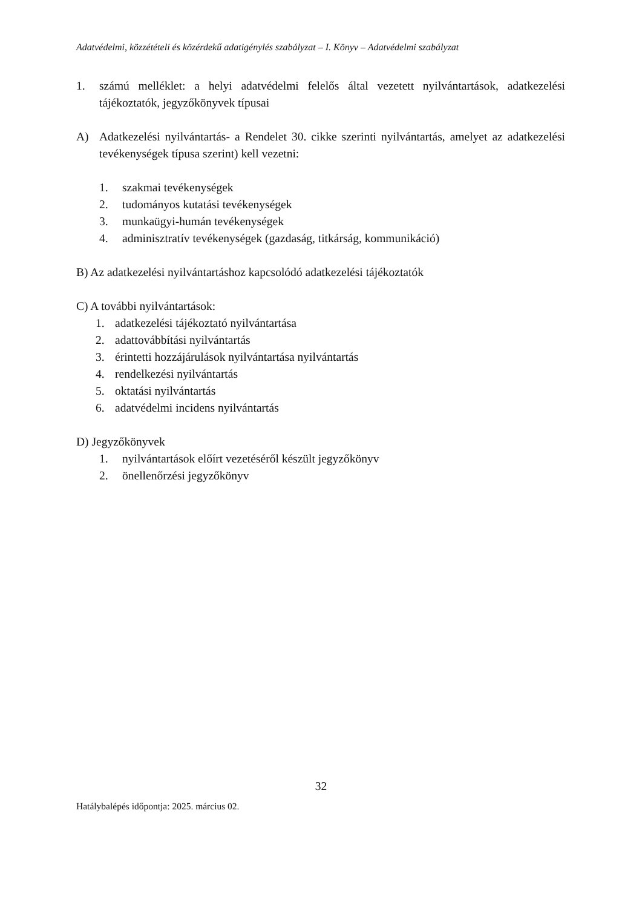Adatvédelmi, közzétételi és közérdekű adatigénylés szabályzat – I. Könyv – Adatvédelmi szabályzat
1. számú melléklet: a helyi adatvédelmi felelős által vezetett nyilvántartások, adatkezelési tájékoztatók, jegyzőkönyvek típusai
A) Adatkezelési nyilvántartás- a Rendelet 30. cikke szerinti nyilvántartás, amelyet az adatkezelési tevékenységek típusa szerint) kell vezetni:
1. szakmai tevékenységek
2. tudományos kutatási tevékenységek
3. munkaügyi-humán tevékenységek
4. adminisztratív tevékenységek (gazdaság, titkárság, kommunikáció)
B) Az adatkezelési nyilvántartáshoz kapcsolódó adatkezelési tájékoztatók
C) A további nyilvántartások:
1. adatkezelési tájékoztató nyilvántartása
2. adattovábbítási nyilvántartás
3. érintetti hozzájárulások nyilvántartása nyilvántartás
4. rendelkezési nyilvántartás
5. oktatási nyilvántartás
6. adatvédelmi incidens nyilvántartás
D) Jegyzőkönyvek
1. nyilvántartások előírt vezetéséről készült jegyzőkönyv
2. önellenőrzési jegyzőkönyv
32
Hatálybalépés időpontja: 2025. március 02.